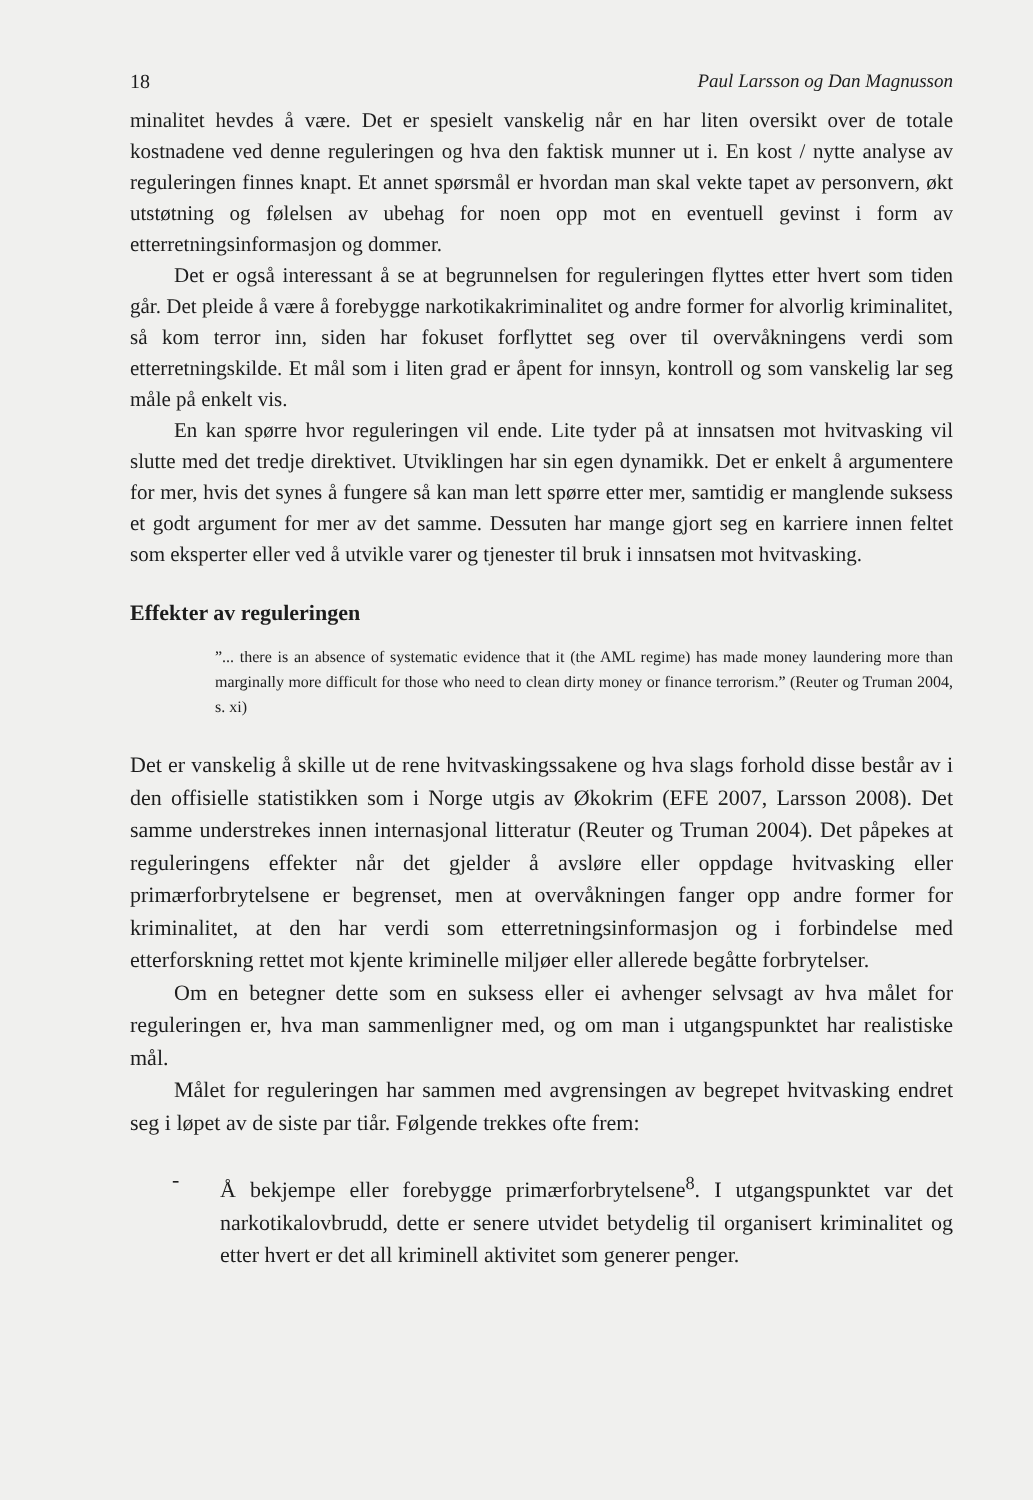18 Paul Larsson og Dan Magnusson
minalitet hevdes å være. Det er spesielt vanskelig når en har liten oversikt over de totale kostnadene ved denne reguleringen og hva den faktisk munner ut i. En kost / nytte analyse av reguleringen finnes knapt. Et annet spørsmål er hvordan man skal vekte tapet av personvern, økt utstøtning og følelsen av ubehag for noen opp mot en eventuell gevinst i form av etterretningsinformasjon og dommer.
Det er også interessant å se at begrunnelsen for reguleringen flyttes etter hvert som tiden går. Det pleide å være å forebygge narkotikakriminalitet og andre former for alvorlig kriminalitet, så kom terror inn, siden har fokuset forflyttet seg over til overvåkningens verdi som etterretningskilde. Et mål som i liten grad er åpent for innsyn, kontroll og som vanskelig lar seg måle på enkelt vis.
En kan spørre hvor reguleringen vil ende. Lite tyder på at innsatsen mot hvitvasking vil slutte med det tredje direktivet. Utviklingen har sin egen dynamikk. Det er enkelt å argumentere for mer, hvis det synes å fungere så kan man lett spørre etter mer, samtidig er manglende suksess et godt argument for mer av det samme. Dessuten har mange gjort seg en karriere innen feltet som eksperter eller ved å utvikle varer og tjenester til bruk i innsatsen mot hvitvasking.
Effekter av reguleringen
”... there is an absence of systematic evidence that it (the AML regime) has made money laundering more than marginally more difficult for those who need to clean dirty money or finance terrorism.” (Reuter og Truman 2004, s. xi)
Det er vanskelig å skille ut de rene hvitvaskingssakene og hva slags forhold disse består av i den offisielle statistikken som i Norge utgis av Økokrim (EFE 2007, Larsson 2008). Det samme understrekes innen internasjonal litteratur (Reuter og Truman 2004). Det påpekes at reguleringens effekter når det gjelder å avsløre eller oppdage hvitvasking eller primærforbrytelsene er begrenset, men at overvåkningen fanger opp andre former for kriminalitet, at den har verdi som etterretningsinformasjon og i forbindelse med etterforskning rettet mot kjente kriminelle miljøer eller allerede begåtte forbrytelser.
Om en betegner dette som en suksess eller ei avhenger selvsagt av hva målet for reguleringen er, hva man sammenligner med, og om man i utgangspunktet har realistiske mål.
Målet for reguleringen har sammen med avgrensingen av begrepet hvitvasking endret seg i løpet av de siste par tiår. Følgende trekkes ofte frem:
-
Å bekjempe eller forebygge primærforbrytelsene<sup>8</sup>. I utgangspunktet var det narkotikalovbrudd, dette er senere utvidet betydelig til organisert kriminalitet og etter hvert er det all kriminell aktivitet som generer penger.